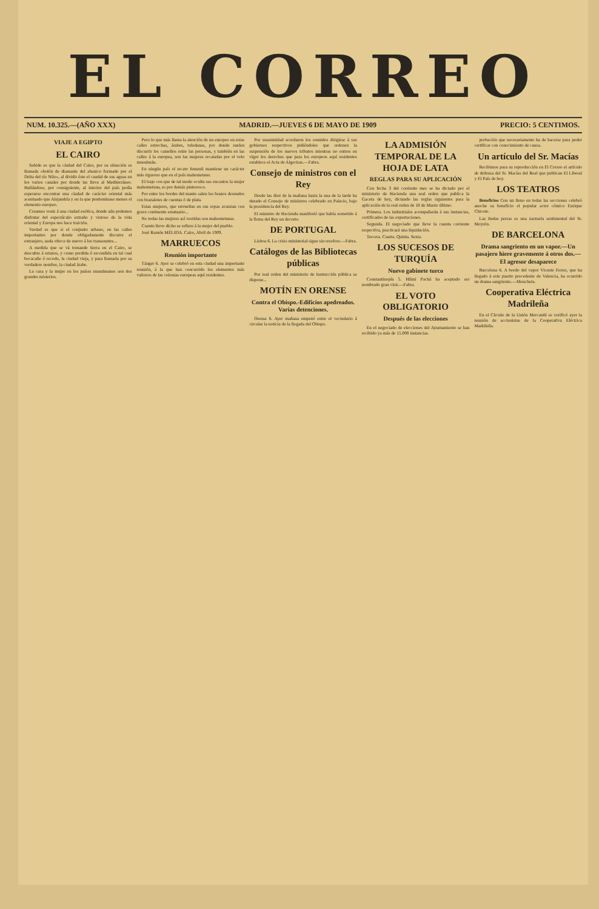EL CORREO
NUM. 10.325.—(AÑO XXX) MADRID.—JUEVES 6 DE MAYO DE 1909 PRECIO: 5 CENTIMOS.
VIAJE A EGIPTO
EL CAIRO
Sabido es que la ciudad del Cairo, por su situación es llamada «botón de diamante del abanico formado por el Delta del río Nilo», al dividir éste el caudal de sus aguas en los varios canales por donde las lleva al Mediterráneo. Hallándose, por consiguiente, al interior del país podía esperarse encontrar una ciudad de carácter oriental más acentuado que Alejandría y en la que predominase menos el elemento europeo.
Creamos venir á una ciudad exótica, donde aún podemos disfrutar del espectáculo extraño y vistoso de la vida oriental y Europa nos hace traición.
Verdad es que si el conjunto urbano, en las calles importantes por donde obligadamente discurre el extranjero, nada ofrece de nuevo á los transeuntes...
A medida que se vá tomando tierra en el Cairo, se descubre á retazos, y como perdida ó escondida en tal cual bocacalle ó recodo, la ciudad vieja, y para llamarla por su verdadero nombre, la ciudad árabe.
La casa y la mujer en los países musulmanes son dos grandes misterios.
Pero lo que más llama la atención de un europeo en estas calles estrechas, árabes, toledanas, por donde suelen discurrir los camellos entre las personas, y también en las calles á la europea, son las mujeres recatadas por el velo musulmán.
En ningún país el recato femenil mantiene un carácter más riguroso que en el país mahometano.
El traje con que de tal modo oculta sus encantos la mujer mahometana, es por demás pintoresco.
Por entre los bordes del manto salen los brazos desnudos con brazaletes de cuentas ó de plata.
Estas mujeres, que envueltas en sus ropas avanzan con grave continente estatuario...
No todas las mujeres así vestidas son mahometanas.
Cuanto llevo dicho se refiere á la mujer del pueblo.
José Ramón MÉLIDA. Cairo, Abril de 1909.
MARRUECOS
Reunión importante
Tánger 6. Ayer se celebró en esta ciudad una importante reunión, á la que han concurrido los elementos más valiosos de las colonias europeas aquí residentes.
Por unanimidad acordaron los reunidos dirigirse á sus gobiernos respectivos pidiéndoles que ordenen la suspensión de los nuevos tributos mientras no entren en vigor los derechos que para los europeos aquí residentes establece el Acta de Algeciras.—Fabra.
Consejo de ministros con el Rey
Desde las diez de la mañana hasta la una de la tarde ha durado el Consejo de ministros celebrado en Palacio, bajo la presidencia del Rey.
El ministro de Hacienda manifestó que había sometido á la firma del Rey un decreto.
DE PORTUGAL
Lisboa 6. La crisis ministerial sigue sin resolver.—Fabra.
Catálogos de las Bibliotecas públicas
Por real orden del ministerio de Instrucción pública se dispone...
MOTÍN EN ORENSE
Contra el Obispo.-Edificios apedreados. Varias detenciones.
Orense 6. Ayer mañana empezó entre el vecindario á circular la noticia de la llegada del Obispo.
LA ADMISIÓN TEMPORAL DE LA HOJA DE LATA
REGLAS PARA SU APLICACIÓN
Con fecha 3 del corriente mes se ha dictado por el ministerio de Hacienda una real orden que publica la Gaceta de hoy, dictando las reglas siguientes para la aplicación de la real orden de 18 de Marzo último.
Primera. Los industriales acompañarán á sus instancias, certificados de las exportaciones.
Segunda. El negociado que lleve la cuenta corriente respectiva, practicará una liquidación.
Tercera. Cuarta. Quinta. Sexta.
LOS SUCESOS DE TURQUÍA
Nuevo gabinete turco
Constantinopla 5. Hilmi Pachá ha aceptado ser nombrado gran visir.—Fabra.
EL VOTO OBLIGATORIO
Después de las elecciones
En el negociado de elecciones del Ayuntamiento se han recibido ya más de 15.000 instancias.
probación que necesariamente ha de hacerse para poder certificar con conocimiento de causa.
Un artículo del Sr. Macías
Recibimos para su reproducción en El Correo el artículo de defensa del Sr. Macías del Real que publican El Liberal y El País de hoy.
LOS TEATROS
Beneficios Con un lleno en todas las secciones celebró anoche su beneficio el popular actor cómico Enrique Chicote.
Las lindas perras es una zarzuela sentimental del Sr. Moyrón.
DE BARCELONA
Drama sangriento en un vapor.—Un pasajero hiere gravemente á otros dos.—El agresor desaparece
Barcelona 6. A bordo del vapor Vicente Ferrer, que ha llegado á este puerto procedente de Valencia, ha ocurrido un drama sangriento.—Moncheta.
Cooperativa Eléctrica Madrileña
En el Círculo de la Unión Mercantil se verificó ayer la reunión de accionistas de la Cooperativa Eléctrica Madrileña.